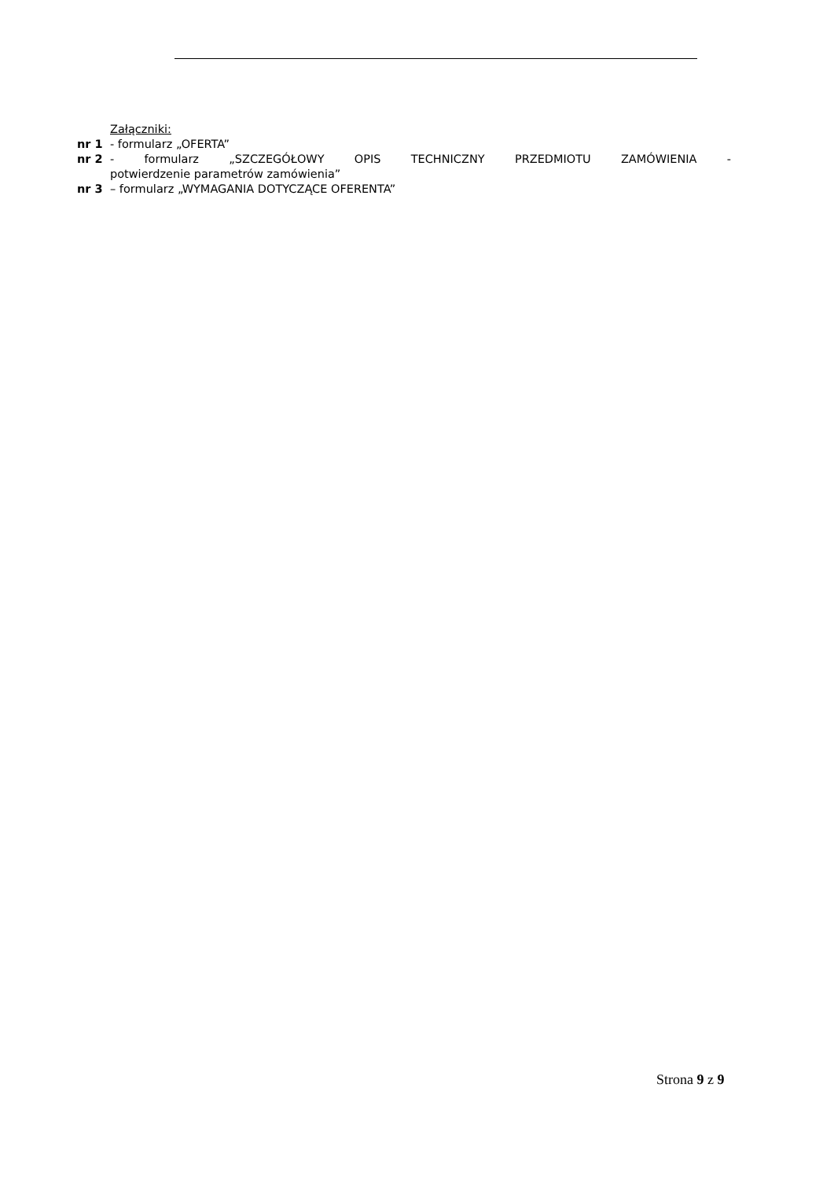Załączniki:
nr 1 - formularz „OFERTA”
nr 2 - formularz „SZCZEGÓŁOWY OPIS TECHNICZNY PRZEDMIOTU ZAMÓWIENIA -
potwierdzenie parametrów zamówienia”
nr 3 – formularz „WYMAGANIA DOTYCZĄCE OFERENTA”
Strona 9 z 9